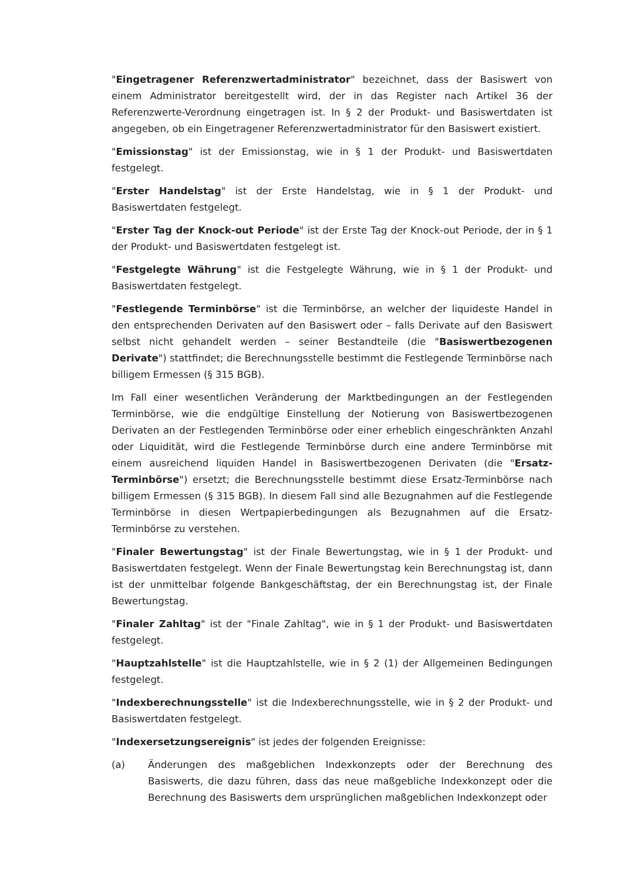"Eingetragener Referenzwertadministrator" bezeichnet, dass der Basiswert von einem Administrator bereitgestellt wird, der in das Register nach Artikel 36 der Referenzwerte-Verordnung eingetragen ist. In § 2 der Produkt- und Basiswertdaten ist angegeben, ob ein Eingetragener Referenzwertadministrator für den Basiswert existiert.
"Emissionstag" ist der Emissionstag, wie in § 1 der Produkt- und Basiswertdaten festgelegt.
"Erster Handelstag" ist der Erste Handelstag, wie in § 1 der Produkt- und Basiswertdaten festgelegt.
"Erster Tag der Knock-out Periode" ist der Erste Tag der Knock-out Periode, der in § 1 der Produkt- und Basiswertdaten festgelegt ist.
"Festgelegte Währung" ist die Festgelegte Währung, wie in § 1 der Produkt- und Basiswertdaten festgelegt.
"Festlegende Terminbörse" ist die Terminbörse, an welcher der liquideste Handel in den entsprechenden Derivaten auf den Basiswert oder – falls Derivate auf den Basiswert selbst nicht gehandelt werden – seiner Bestandteile (die "Basiswertbezogenen Derivate") stattfindet; die Berechnungsstelle bestimmt die Festlegende Terminbörse nach billigem Ermessen (§ 315 BGB).
Im Fall einer wesentlichen Veränderung der Marktbedingungen an der Festlegenden Terminbörse, wie die endgültige Einstellung der Notierung von Basiswertbezogenen Derivaten an der Festlegenden Terminbörse oder einer erheblich eingeschränkten Anzahl oder Liquidität, wird die Festlegende Terminbörse durch eine andere Terminbörse mit einem ausreichend liquiden Handel in Basiswertbezogenen Derivaten (die "Ersatz-Terminbörse") ersetzt; die Berechnungsstelle bestimmt diese Ersatz-Terminbörse nach billigem Ermessen (§ 315 BGB). In diesem Fall sind alle Bezugnahmen auf die Festlegende Terminbörse in diesen Wertpapierbedingungen als Bezugnahmen auf die Ersatz-Terminbörse zu verstehen.
"Finaler Bewertungstag" ist der Finale Bewertungstag, wie in § 1 der Produkt- und Basiswertdaten festgelegt. Wenn der Finale Bewertungstag kein Berechnungstag ist, dann ist der unmittelbar folgende Bankgeschäftstag, der ein Berechnungstag ist, der Finale Bewertungstag.
"Finaler Zahltag" ist der "Finale Zahltag", wie in § 1 der Produkt- und Basiswertdaten festgelegt.
"Hauptzahlstelle" ist die Hauptzahlstelle, wie in § 2 (1) der Allgemeinen Bedingungen festgelegt.
"Indexberechnungsstelle" ist die Indexberechnungsstelle, wie in § 2 der Produkt- und Basiswertdaten festgelegt.
"Indexersetzungsereignis" ist jedes der folgenden Ereignisse:
(a) Änderungen des maßgeblichen Indexkonzepts oder der Berechnung des Basiswerts, die dazu führen, dass das neue maßgebliche Indexkonzept oder die Berechnung des Basiswerts dem ursprünglichen maßgeblichen Indexkonzept oder